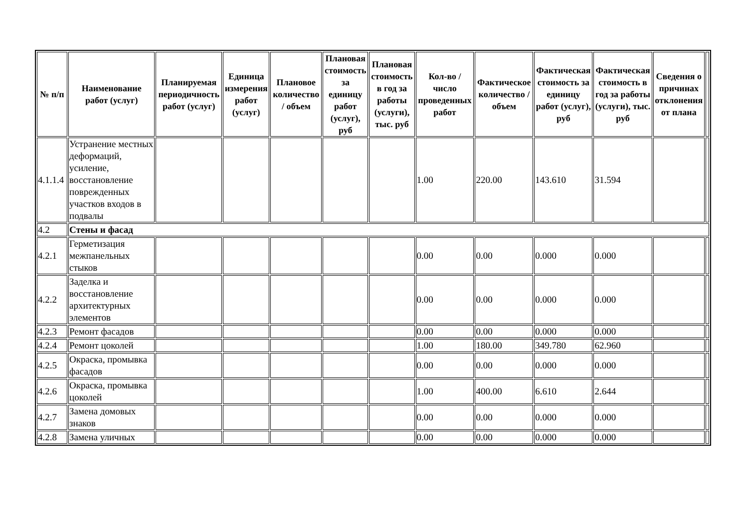| № п/п | Наименование работ (услуг) | Планируемая периодичность работ (услуг) | Единица измерения работ (услуг) | Плановое количество / объем | Плановая стоимость за единицу работ (услуг), руб | Плановая стоимость в год за работы (услуги), тыс. руб | Кол-во / число проведенных работ | Фактическое количество / объем | Фактическая стоимость за единицу работ (услуг), руб | Фактическая стоимость в год за работы (услуги), тыс. руб | Сведения о причинах отклонения от плана | |
| 4.1.1.4 | Устранение местных деформаций, усиление, восстановление поврежденных участков входов в подвалы | | | | | | 1.00 | 220.00 | 143.610 | 31.594 | | |
| 4.2 | Стены и фасад | | | | | | | | | | | |
| 4.2.1 | Герметизация межпанельных стыков | | | | | | 0.00 | 0.00 | 0.000 | 0.000 | | |
| 4.2.2 | Заделка и восстановление архитектурных элементов | | | | | | 0.00 | 0.00 | 0.000 | 0.000 | | |
| 4.2.3 | Ремонт фасадов | | | | | | 0.00 | 0.00 | 0.000 | 0.000 | | |
| 4.2.4 | Ремонт цоколей | | | | | | 1.00 | 180.00 | 349.780 | 62.960 | | |
| 4.2.5 | Окраска, промывка фасадов | | | | | | 0.00 | 0.00 | 0.000 | 0.000 | | |
| 4.2.6 | Окраска, промывка цоколей | | | | | | 1.00 | 400.00 | 6.610 | 2.644 | | |
| 4.2.7 | Замена домовых знаков | | | | | | 0.00 | 0.00 | 0.000 | 0.000 | | |
| 4.2.8 | Замена уличных | | | | | | 0.00 | 0.00 | 0.000 | 0.000 | | |